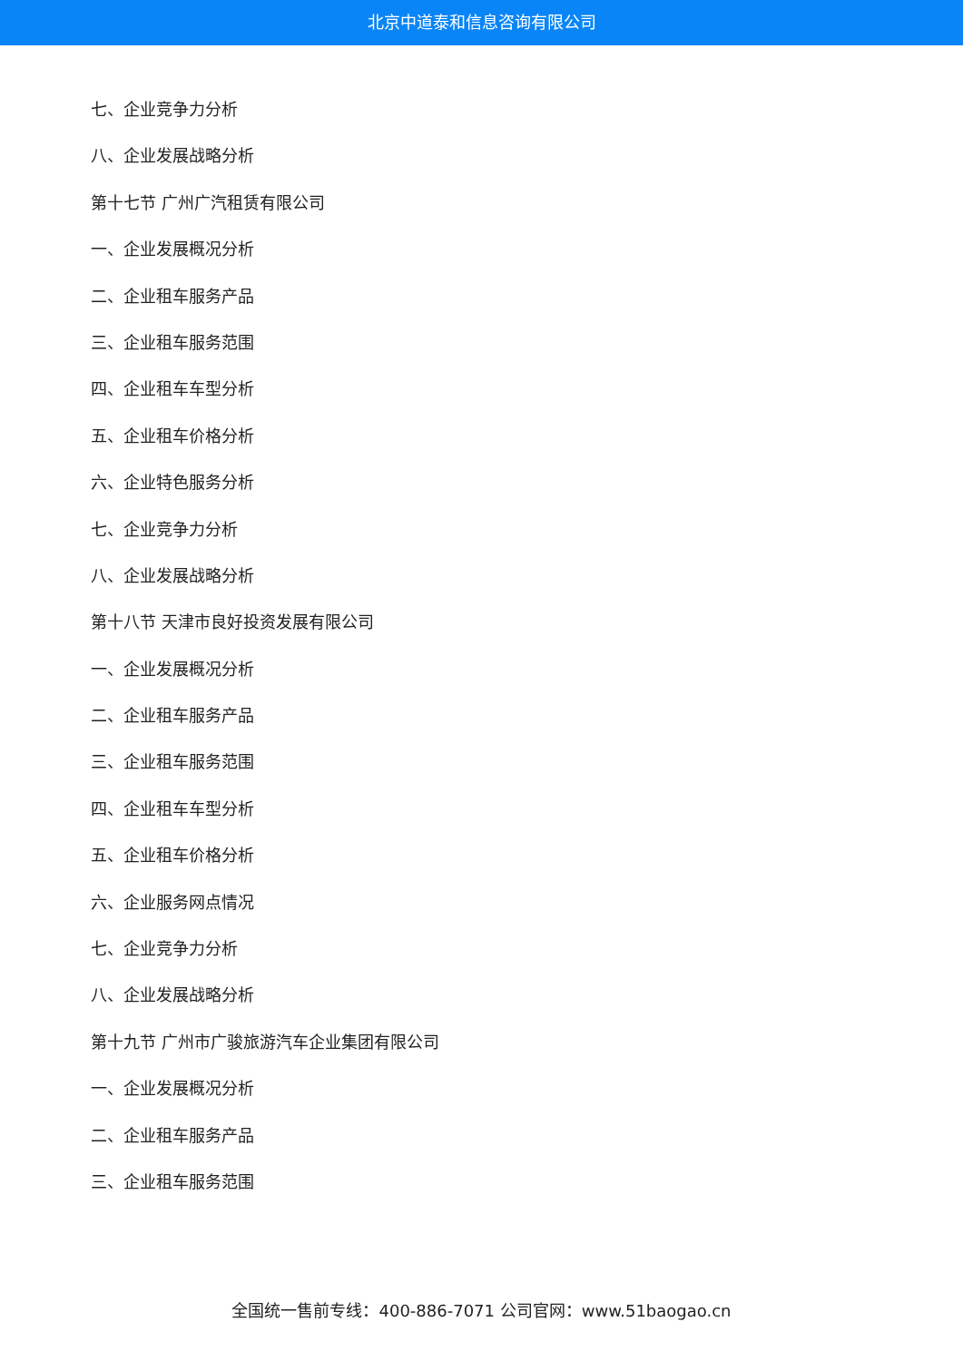北京中道泰和信息咨询有限公司
七、企业竞争力分析
八、企业发展战略分析
第十七节 广州广汽租赁有限公司
一、企业发展概况分析
二、企业租车服务产品
三、企业租车服务范围
四、企业租车车型分析
五、企业租车价格分析
六、企业特色服务分析
七、企业竞争力分析
八、企业发展战略分析
第十八节 天津市良好投资发展有限公司
一、企业发展概况分析
二、企业租车服务产品
三、企业租车服务范围
四、企业租车车型分析
五、企业租车价格分析
六、企业服务网点情况
七、企业竞争力分析
八、企业发展战略分析
第十九节 广州市广骏旅游汽车企业集团有限公司
一、企业发展概况分析
二、企业租车服务产品
三、企业租车服务范围
全国统一售前专线：400-886-7071 公司官网：www.51baogao.cn